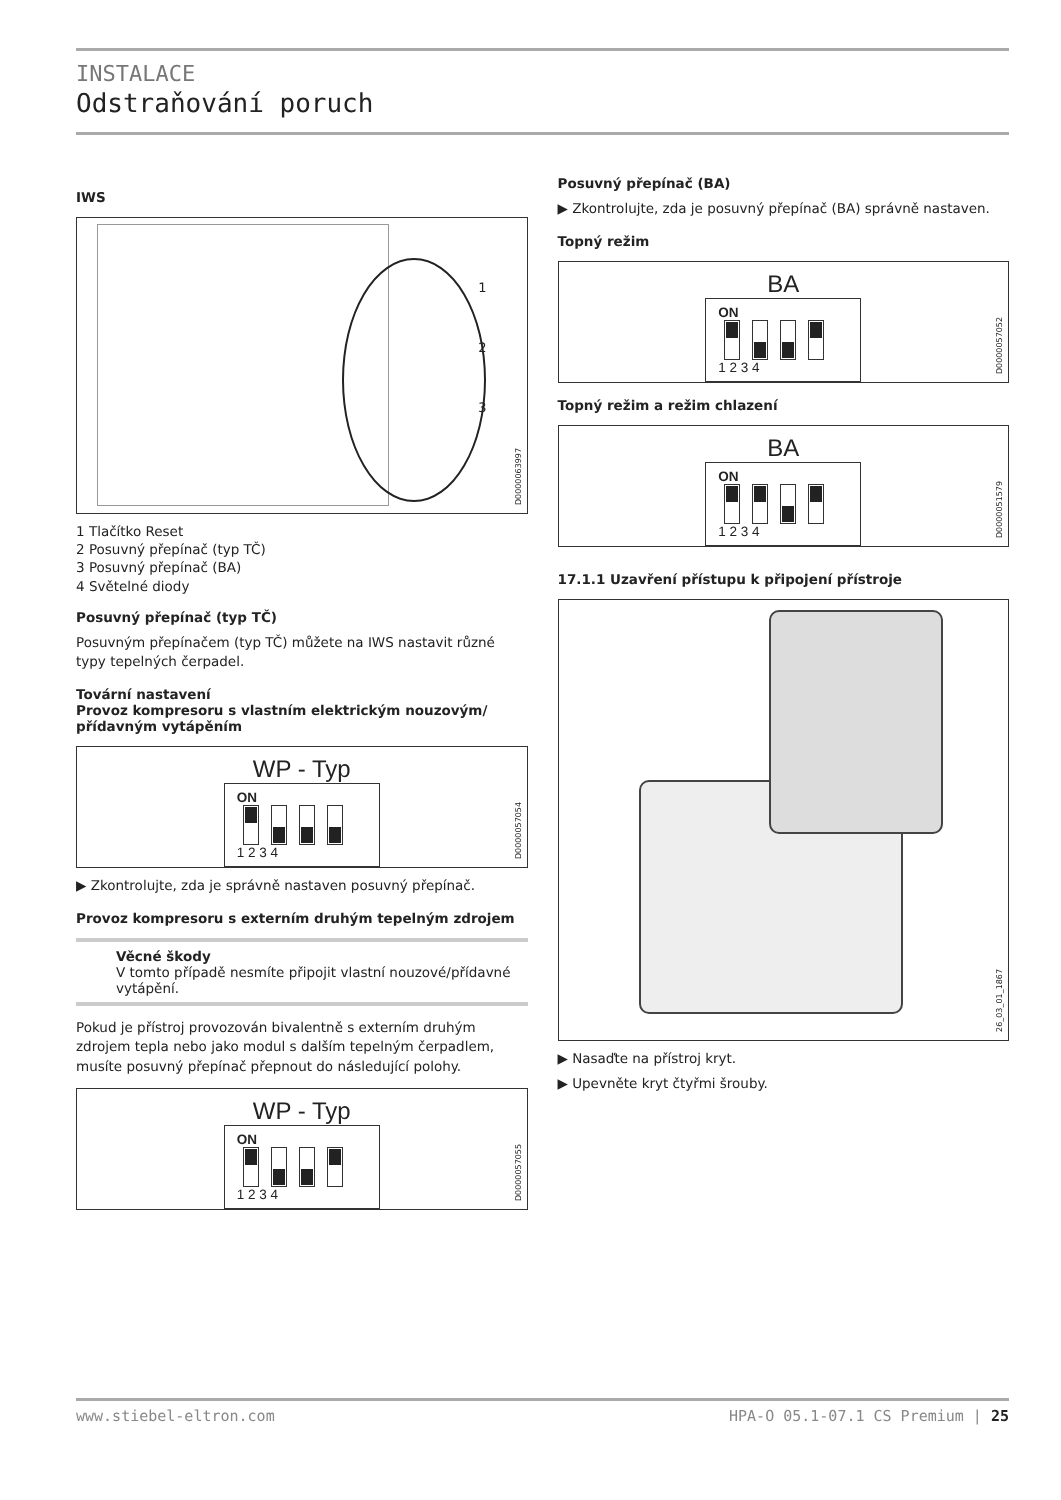INSTALACE
Odstraňování poruch
IWS
1
2
3
D0000063997
1 Tlačítko Reset
2 Posuvný přepínač (typ TČ)
3 Posuvný přepínač (BA)
4 Světelné diody
Posuvný přepínač (typ TČ)
Posuvným přepínačem (typ TČ) můžete na IWS nastavit různé typy tepelných čerpadel.
Tovární nastavení
Provoz kompresoru s vlastním elektrickým nouzovým/ přídavným vytápěním
WP - Typ
ON
1 2 3 4
D0000057054
▶ Zkontrolujte, zda je správně nastaven posuvný přepínač.
Provoz kompresoru s externím druhým tepelným zdrojem
Věcné škody
V tomto případě nesmíte připojit vlastní nouzové/přídavné vytápění.
Pokud je přístroj provozován bivalentně s externím druhým zdrojem tepla nebo jako modul s dalším tepelným čerpadlem, musíte posuvný přepínač přepnout do následující polohy.
WP - Typ
ON
1 2 3 4
D0000057055
Posuvný přepínač (BA)
▶ Zkontrolujte, zda je posuvný přepínač (BA) správně nastaven.
Topný režim
BA
ON
1 2 3 4
D0000057052
Topný režim a režim chlazení
BA
ON
1 2 3 4
D0000051579
17.1.1 Uzavření přístupu k připojení přístroje
26_03_01_1867
▶ Nasaďte na přístroj kryt.
▶ Upevněte kryt čtyřmi šrouby.
www.stiebel-eltron.com HPA-O 05.1-07.1 CS Premium | 25